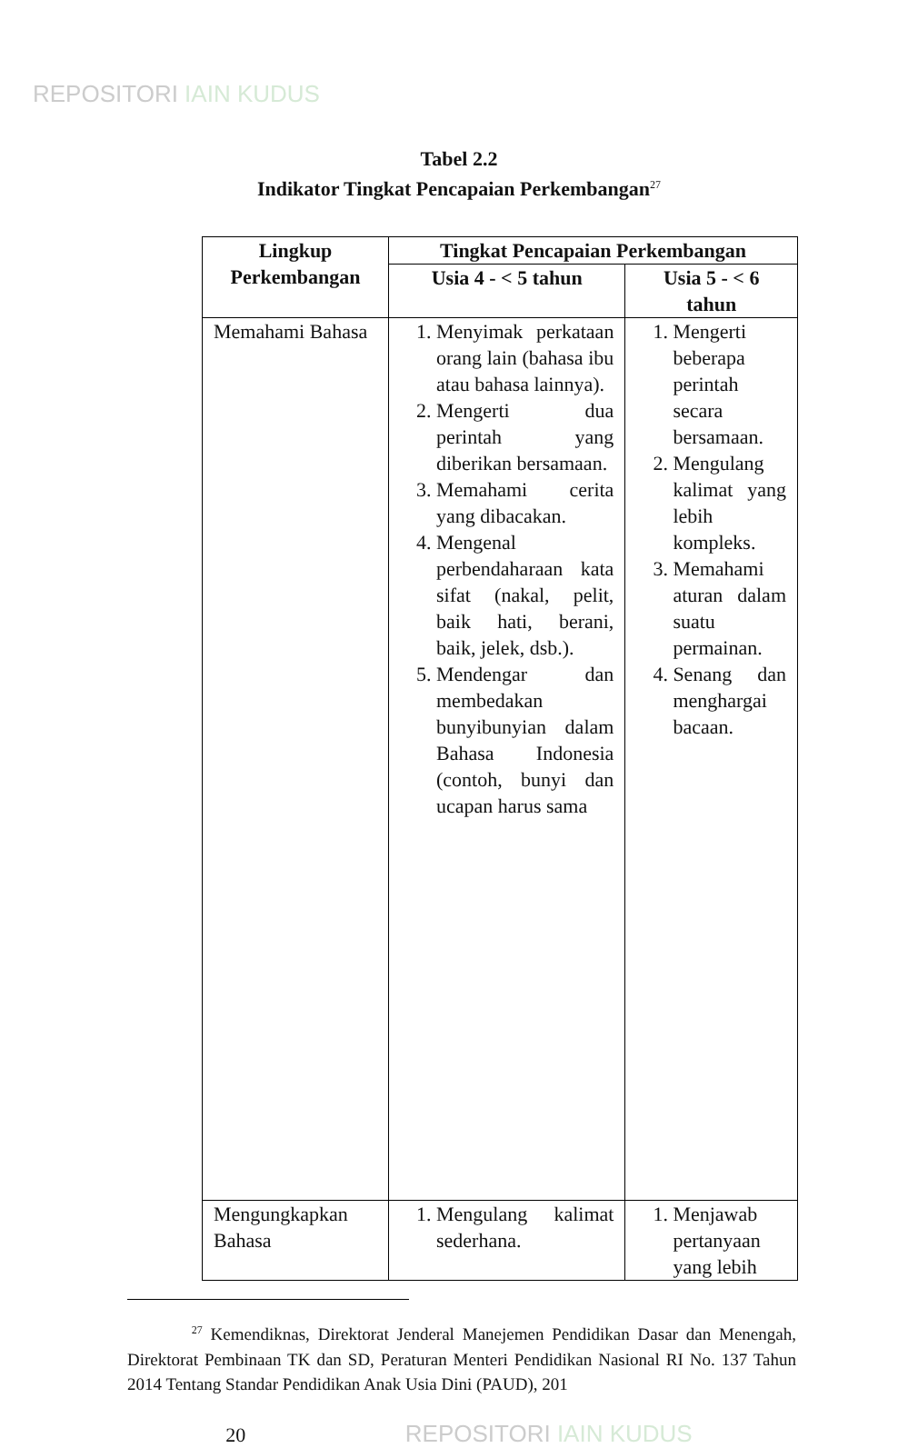REPOSITORI IAIN KUDUS
Tabel 2.2
Indikator Tingkat Pencapaian Perkembangan<sup>27</sup>
| Lingkup Perkembangan | Tingkat Pencapaian Perkembangan | |
| --- | --- | --- |
| | Usia 4 - < 5 tahun | Usia 5 - < 6 tahun |
| Memahami Bahasa | 1. Menyimak perkataan orang lain (bahasa ibu atau bahasa lainnya). 2. Mengerti dua perintah yang diberikan bersamaan. 3. Memahami cerita yang dibacakan. 4. Mengenal perbendaharaan kata sifat (nakal, pelit, baik hati, berani, baik, jelek, dsb.). 5. Mendengar dan membedakan bunyibunyian dalam Bahasa Indonesia (contoh, bunyi dan ucapan harus sama | 1. Mengerti beberapa perintah secara bersamaan. 2. Mengulang kalimat yang lebih kompleks. 3. Memahami aturan dalam suatu permainan. 4. Senang dan menghargai bacaan. |
| Mengungkapkan Bahasa | 1. Mengulang kalimat sederhana. | 1. Menjawab pertanyaan yang lebih |
<sup>27</sup> Kemendiknas, Direktorat Jenderal Manejemen Pendidikan Dasar dan Menengah, Direktorat Pembinaan TK dan SD, Peraturan Menteri Pendidikan Nasional RI No. 137 Tahun 2014 Tentang Standar Pendidikan Anak Usia Dini (PAUD), 201
20 REPOSITORI IAIN KUDUS